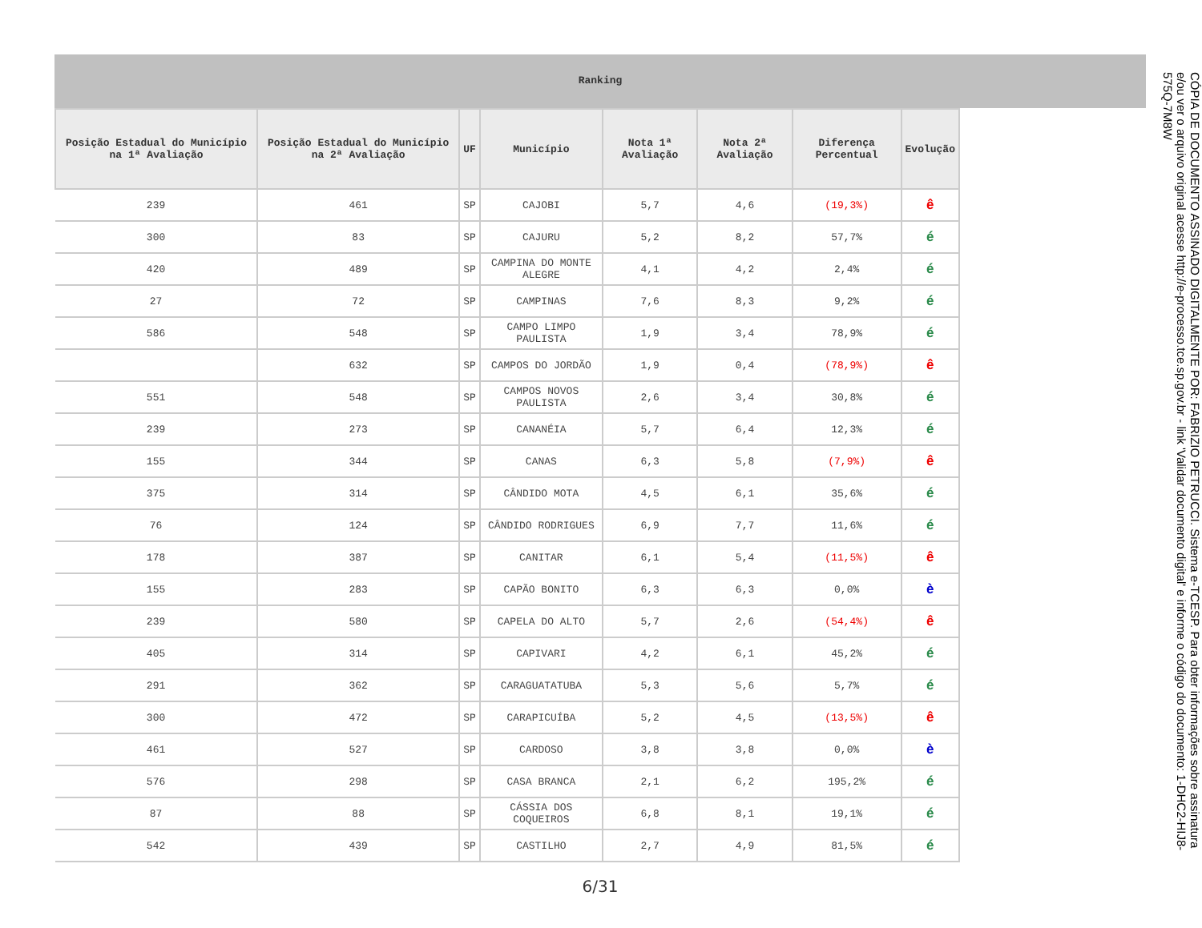Ranking
| Posição Estadual do Município na 1ª Avaliação | Posição Estadual do Município na 2ª Avaliação | UF | Município | Nota 1ª Avaliação | Nota 2ª Avaliação | Diferença Percentual | Evolução |
| --- | --- | --- | --- | --- | --- | --- | --- |
| 239 | 461 | SP | CAJOBI | 5,7 | 4,6 | (19,3%) | ê |
| 300 | 83 | SP | CAJURU | 5,2 | 8,2 | 57,7% | é |
| 420 | 489 | SP | CAMPINA DO MONTE ALEGRE | 4,1 | 4,2 | 2,4% | é |
| 27 | 72 | SP | CAMPINAS | 7,6 | 8,3 | 9,2% | é |
| 586 | 548 | SP | CAMPO LIMPO PAULISTA | 1,9 | 3,4 | 78,9% | é |
| | 632 | SP | CAMPOS DO JORDÃO | 1,9 | 0,4 | (78,9%) | ê |
| 551 | 548 | SP | CAMPOS NOVOS PAULISTA | 2,6 | 3,4 | 30,8% | é |
| 239 | 273 | SP | CANANÉIA | 5,7 | 6,4 | 12,3% | é |
| 155 | 344 | SP | CANAS | 6,3 | 5,8 | (7,9%) | ê |
| 375 | 314 | SP | CÂNDIDO MOTA | 4,5 | 6,1 | 35,6% | é |
| 76 | 124 | SP | CÂNDIDO RODRIGUES | 6,9 | 7,7 | 11,6% | é |
| 178 | 387 | SP | CANITAR | 6,1 | 5,4 | (11,5%) | ê |
| 155 | 283 | SP | CAPÃO BONITO | 6,3 | 6,3 | 0,0% | è |
| 239 | 580 | SP | CAPELA DO ALTO | 5,7 | 2,6 | (54,4%) | ê |
| 405 | 314 | SP | CAPIVARI | 4,2 | 6,1 | 45,2% | é |
| 291 | 362 | SP | CARAGUATATUBA | 5,3 | 5,6 | 5,7% | é |
| 300 | 472 | SP | CARAPICUÍBA | 5,2 | 4,5 | (13,5%) | ê |
| 461 | 527 | SP | CARDOSO | 3,8 | 3,8 | 0,0% | è |
| 576 | 298 | SP | CASA BRANCA | 2,1 | 6,2 | 195,2% | é |
| 87 | 88 | SP | CÁSSIA DOS COQUEIROS | 6,8 | 8,1 | 19,1% | é |
| 542 | 439 | SP | CASTILHO | 2,7 | 4,9 | 81,5% | é |
6/31
CÓPIA DE DOCUMENTO ASSINADO DIGITALMENTE POR: FABRIZIO PETRUCCI. Sistema e-TCESP. Para obter informações sobre assinatura e/ou ver o arquivo original acesse http://e-processo.tce.sp.gov.br - link 'Validar documento digital' e informe o código do documento: 1-DHC2-HIJ8-575Q-7M8W